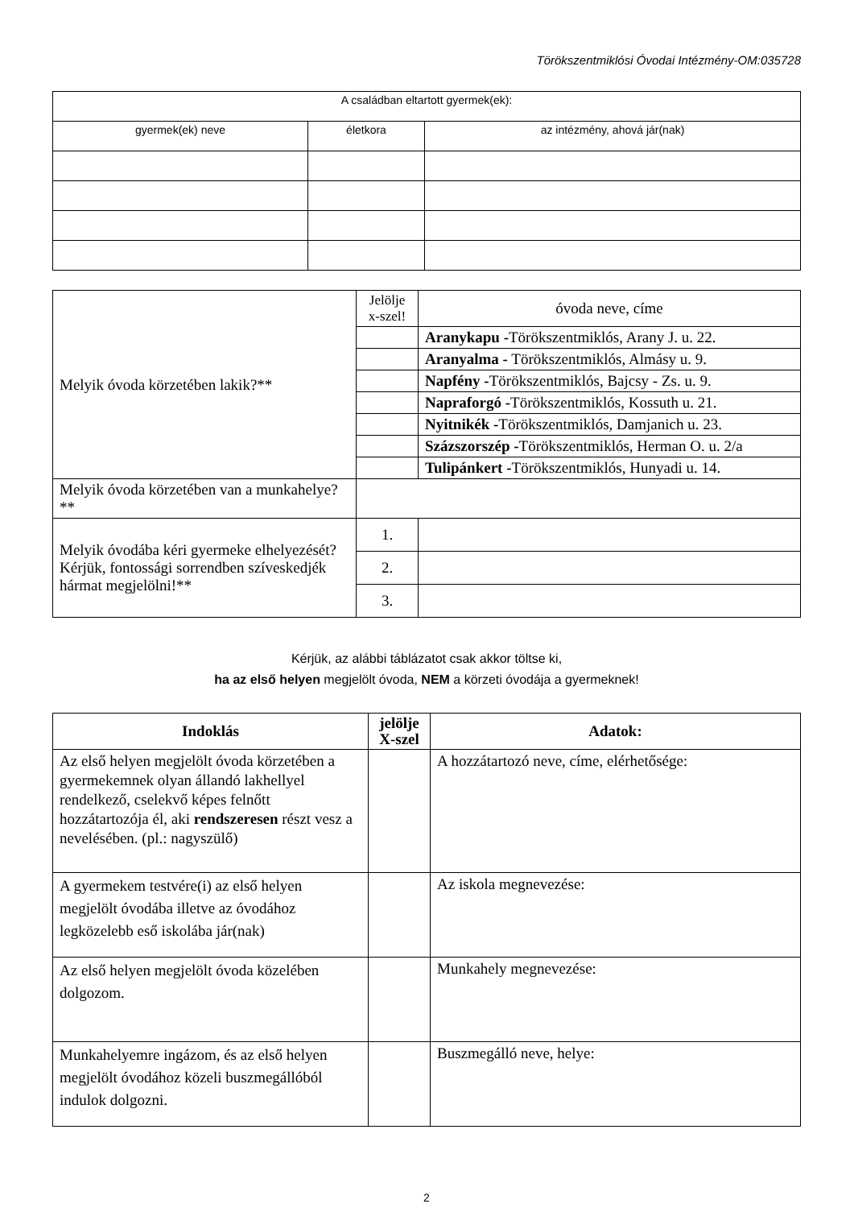Törökszentmiklósi Óvodai Intézmény-OM:035728
| A családban eltartott gyermek(ek): | | |
| gyermek(ek) neve | életkora | az intézmény, ahová jár(nak) |
| Melyik óvoda körzetében lakik?** | Jelölje x-szel! | óvoda neve, címe |
| | | Aranykapu - Törökszentmiklós, Arany J. u. 22. |
| | | Aranyalma - Törökszentmiklós, Almásy u. 9. |
| | | Napfény - Törökszentmiklós, Bajcsy - Zs. u. 9. |
| | | Napraforgó - Törökszentmiklós, Kossuth u. 21. |
| | | Nyitnikék - Törökszentmiklós, Damjanich u. 23. |
| | | Százszorszép - Törökszentmiklós, Herman O. u. 2/a |
| | | Tulipánkert - Törökszentmiklós, Hunyadi u. 14. |
| Melyik óvoda körzetében van a munkahelye?** | | |
| Melyik óvodába kéri gyermeke elhelyezését? Kérjük, fontossági sorrendben szíveskedjék hármat megjelölni!** | 1. | |
| | 2. | |
| | 3. | |
Kérjük, az alábbi táblázatot csak akkor töltse ki,
ha az első helyen megjelölt óvoda, NEM a körzeti óvodája a gyermeknek!
| Indoklás | jelölje X-szel | Adatok: |
| Az első helyen megjelölt óvoda körzetében a gyermekemnek olyan állandó lakhellyel rendelkező, cselekvő képes felnőtt hozzátartozója él, aki rendszeresen részt vesz a nevelésében. (pl.: nagyszülő) | | A hozzátartozó neve, címe, elérhetősége: |
| A gyermekem testvére(i) az első helyen megjelölt óvodába illetve az óvodához legközelebb eső iskolába jár(nak) | | Az iskola megnevezése: |
| Az első helyen megjelölt óvoda közelében dolgozom. | | Munkahely megnevezése: |
| Munkahelyemre ingázom, és az első helyen megjelölt óvodához közeli buszmegállóból indulok dolgozni. | | Buszmegálló neve, helye: |
2